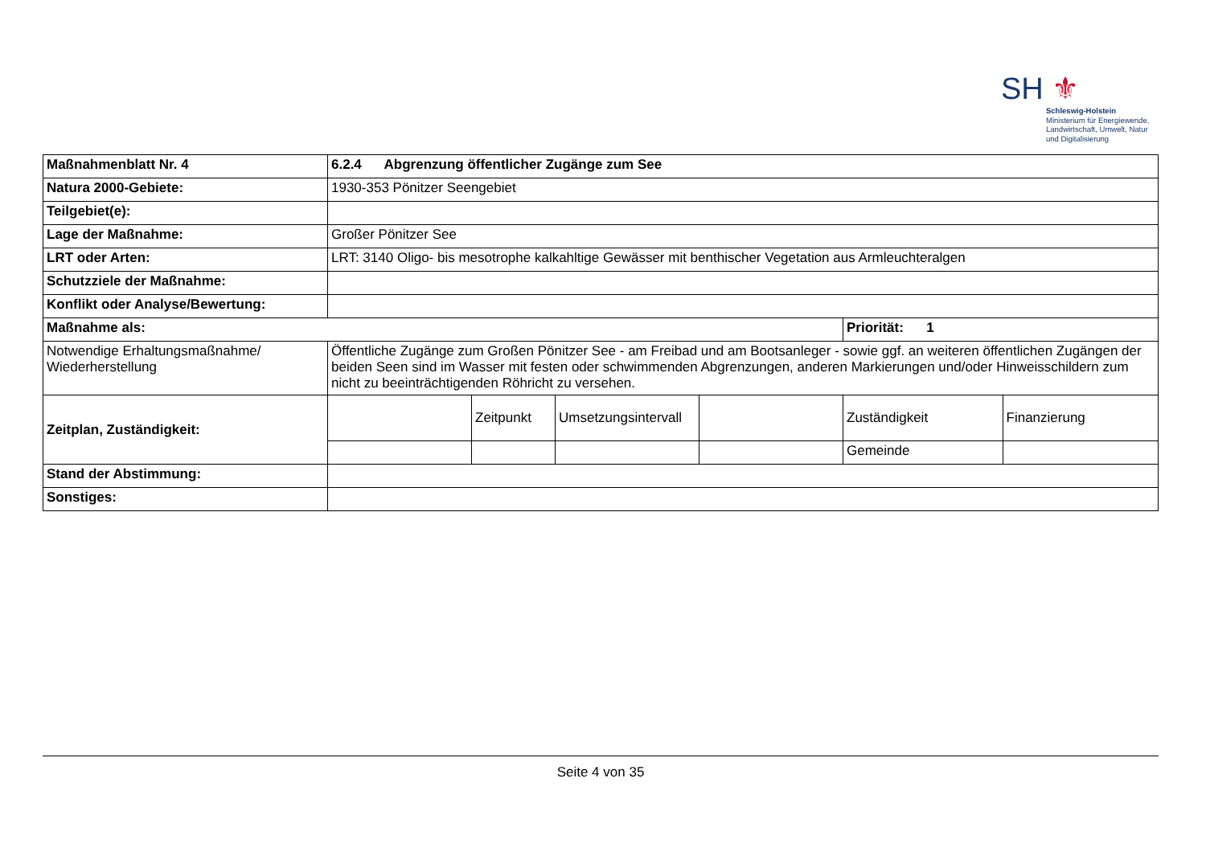SH ⚜
Schleswig-Holstein
Ministerium für Energiewende,
Landwirtschaft, Umwelt, Natur
und Digitalisierung
| Maßnahmenblatt Nr. 4 | 6.2.4 Abgrenzung öffentlicher Zugänge zum See | | | | | |
| Natura 2000-Gebiete: | 1930-353 Pönitzer Seengebiet | | | | | |
| Teilgebiet(e): | | | | | | |
| Lage der Maßnahme: | Großer Pönitzer See | | | | | |
| LRT oder Arten: | LRT: 3140 Oligo- bis mesotrophe kalkahltige Gewässer mit benthischer Vegetation aus Armleuchteralgen | | | | | |
| Schutzziele der Maßnahme: | | | | | | |
| Konflikt oder Analyse/Bewertung: | | | | | | |
| Maßnahme als: | | | | | Priorität: 1 | |
| Notwendige Erhaltungsmaßnahme/ Wiederherstellung | Öffentliche Zugänge zum Großen Pönitzer See - am Freibad und am Bootsanleger - sowie ggf. an weiteren öffentlichen Zugängen der beiden Seen sind im Wasser mit festen oder schwimmenden Abgrenzungen, anderen Markierungen und/oder Hinweisschildern zum nicht zu beeinträchtigenden Röhricht zu versehen. | | | | | |
| Zeitplan, Zuständigkeit: | | Zeitpunkt | Umsetzungsintervall | | Zuständigkeit | Finanzierung |
| | | | | | Gemeinde | |
| Stand der Abstimmung: | | | | | | |
| Sonstiges: | | | | | | |
Seite 4 von 35